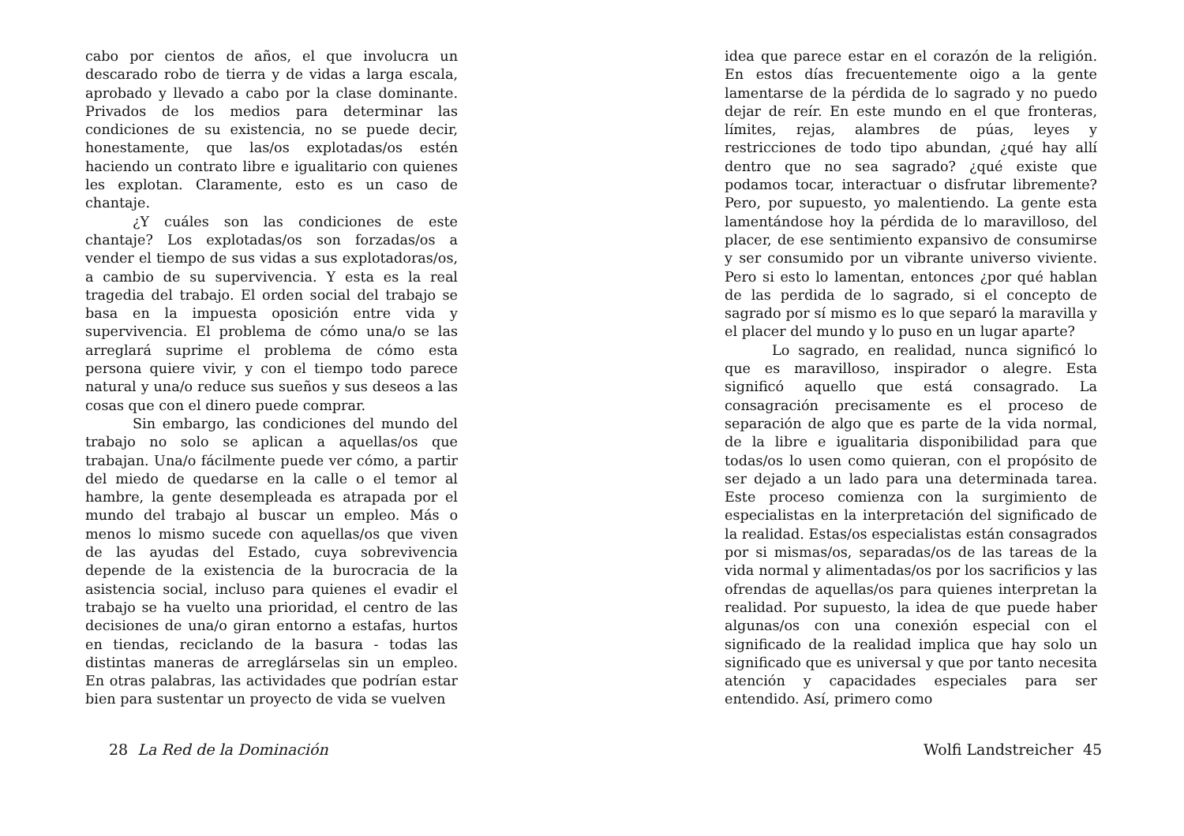cabo por cientos de años, el que involucra un descarado robo de tierra y de vidas a larga escala, aprobado y llevado a cabo por la clase dominante. Privados de los medios para determinar las condiciones de su existencia, no se puede decir, honestamente, que las/os explotadas/os estén haciendo un contrato libre e igualitario con quienes les explotan. Claramente, esto es un caso de chantaje.
¿Y cuáles son las condiciones de este chantaje? Los explotadas/os son forzadas/os a vender el tiempo de sus vidas a sus explotadoras/os, a cambio de su supervivencia. Y esta es la real tragedia del trabajo. El orden social del trabajo se basa en la impuesta oposición entre vida y supervivencia. El problema de cómo una/o se las arreglará suprime el problema de cómo esta persona quiere vivir, y con el tiempo todo parece natural y una/o reduce sus sueños y sus deseos a las cosas que con el dinero puede comprar.
Sin embargo, las condiciones del mundo del trabajo no solo se aplican a aquellas/os que trabajan. Una/o fácilmente puede ver cómo, a partir del miedo de quedarse en la calle o el temor al hambre, la gente desempleada es atrapada por el mundo del trabajo al buscar un empleo. Más o menos lo mismo sucede con aquellas/os que viven de las ayudas del Estado, cuya sobrevivencia depende de la existencia de la burocracia de la asistencia social, incluso para quienes el evadir el trabajo se ha vuelto una prioridad, el centro de las decisiones de una/o giran entorno a estafas, hurtos en tiendas, reciclando de la basura - todas las distintas maneras de arreglárselas sin un empleo. En otras palabras, las actividades que podrían estar bien para sustentar un proyecto de vida se vuelven
28 La Red de la Dominación
idea que parece estar en el corazón de la religión. En estos días frecuentemente oigo a la gente lamentarse de la pérdida de lo sagrado y no puedo dejar de reír. En este mundo en el que fronteras, límites, rejas, alambres de púas, leyes y restricciones de todo tipo abundan, ¿qué hay allí dentro que no sea sagrado? ¿qué existe que podamos tocar, interactuar o disfrutar libremente? Pero, por supuesto, yo malentiendo. La gente esta lamentándose hoy la pérdida de lo maravilloso, del placer, de ese sentimiento expansivo de consumirse y ser consumido por un vibrante universo viviente. Pero si esto lo lamentan, entonces ¿por qué hablan de las perdida de lo sagrado, si el concepto de sagrado por sí mismo es lo que separó la maravilla y el placer del mundo y lo puso en un lugar aparte?
Lo sagrado, en realidad, nunca significó lo que es maravilloso, inspirador o alegre. Esta significó aquello que está consagrado. La consagración precisamente es el proceso de separación de algo que es parte de la vida normal, de la libre e igualitaria disponibilidad para que todas/os lo usen como quieran, con el propósito de ser dejado a un lado para una determinada tarea. Este proceso comienza con la surgimiento de especialistas en la interpretación del significado de la realidad. Estas/os especialistas están consagrados por si mismas/os, separadas/os de las tareas de la vida normal y alimentadas/os por los sacrificios y las ofrendas de aquellas/os para quienes interpretan la realidad. Por supuesto, la idea de que puede haber algunas/os con una conexión especial con el significado de la realidad implica que hay solo un significado que es universal y que por tanto necesita atención y capacidades especiales para ser entendido. Así, primero como
Wolfi Landstreicher 45